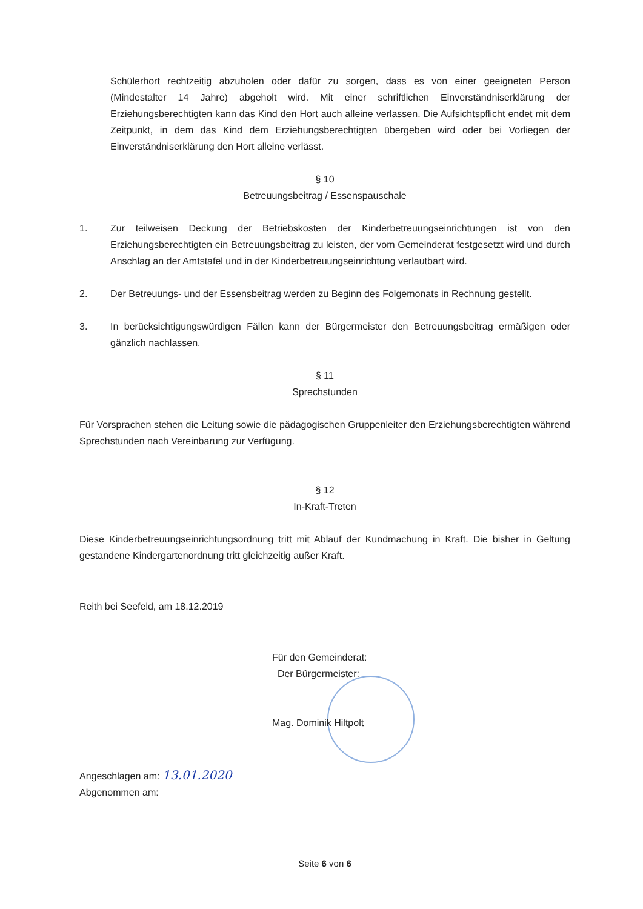Schülerhort rechtzeitig abzuholen oder dafür zu sorgen, dass es von einer geeigneten Person (Mindestalter 14 Jahre) abgeholt wird. Mit einer schriftlichen Einverständniserklärung der Erziehungsberechtigten kann das Kind den Hort auch alleine verlassen. Die Aufsichtspflicht endet mit dem Zeitpunkt, in dem das Kind dem Erziehungsberechtigten übergeben wird oder bei Vorliegen der Einverständniserklärung den Hort alleine verlässt.
§ 10
Betreuungsbeitrag / Essenspauschale
1. Zur teilweisen Deckung der Betriebskosten der Kinderbetreuungseinrichtungen ist von den Erziehungsberechtigten ein Betreuungsbeitrag zu leisten, der vom Gemeinderat festgesetzt wird und durch Anschlag an der Amtstafel und in der Kinderbetreuungseinrichtung verlautbart wird.
2. Der Betreuungs- und der Essensbeitrag werden zu Beginn des Folgemonats in Rechnung gestellt.
3. In berücksichtigungswürdigen Fällen kann der Bürgermeister den Betreuungsbeitrag ermäßigen oder gänzlich nachlassen.
§ 11
Sprechstunden
Für Vorsprachen stehen die Leitung sowie die pädagogischen Gruppenleiter den Erziehungsberechtigten während Sprechstunden nach Vereinbarung zur Verfügung.
§ 12
In-Kraft-Treten
Diese Kinderbetreuungseinrichtungsordnung tritt mit Ablauf der Kundmachung in Kraft. Die bisher in Geltung gestandene Kindergartenordnung tritt gleichzeitig außer Kraft.
Reith bei Seefeld, am 18.12.2019
Für den Gemeinderat:
Der Bürgermeister:
Mag. Dominik Hiltpolt
Angeschlagen am: 13.01.2020
Abgenommen am:
Seite 6 von 6